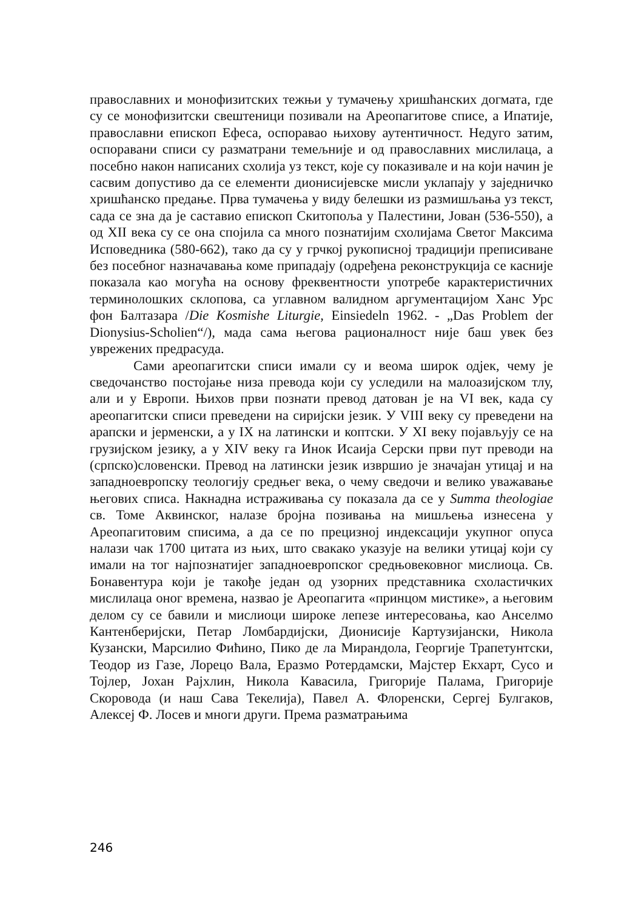православних и монофизитских тежњи у тумачењу хришћанских догмата, где су се монофизитски свештеници позивали на Ареопагитове списе, а Ипатије, православни епископ Ефеса, оспоравао њихову аутентичност. Недуго затим, оспоравани списи су разматрани темељније и од православних мислилаца, а посебно након написаних схолија уз текст, које су показивале и на који начин је сасвим допустиво да се елементи дионисијевске мисли уклапају у заједничко хришћанско предање. Прва тумачења у виду белешки из размишљања уз текст, сада се зна да је саставио епископ Скитопоља у Палестини, Јован (536-550), а од XII века су се она спојила са много познатијим схолијама Светог Максима Исповедника (580-662), тако да су у грчкој рукописној традицији преписиване без посебног назначавања коме припадају (одређена реконструкција се касније показала као могућа на основу фреквентности употребе карактеристичних терминолошких склопова, са углавном валидном аргументацијом Ханс Урс фон Балтазара /Die Kosmishe Liturgie, Einsiedeln 1962. - „Das Problem der Dionysius-Scholien“/), мада сама његова рационалност није баш увек без уврежених предрасуда.
Сами ареопагитски списи имали су и веома широк одјек, чему је сведочанство постојање низа превода који су уследили на малоазијском тлу, али и у Европи. Њихов први познати превод датован је на VI век, када су ареопагитски списи преведени на сиријски језик. У VIII веку су преведени на арапски и јерменски, а у IX на латински и коптски. У XI веку појављују се на грузијском језику, а у XIV веку га Инок Исаија Серски први пут преводи на (српско)словенски. Превод на латински језик извршио је значајан утицај и на западноевропску теологију средњег века, о чему сведочи и велико уважавање његових списа. Накнадна истраживања су показала да се у Summa theologiae св. Томе Аквинског, налазе бројна позивања на мишљења изнесена у Ареопагитовим списима, а да се по прецизној индексацији укупног опуса налази чак 1700 цитата из њих, што свакако указује на велики утицај који су имали на тог најпознатијег западноевропског средњовековног мислиоца. Св. Бонавентура који је такође један од узорних представника схоластичких мислилаца оног времена, назвао је Ареопагита «принцом мистике», а његовим делом су се бавили и мислиоци широке лепезе интересовања, као Анселмо Кантенберијски, Петар Ломбардијски, Дионисије Картузијански, Никола Кузански, Марсилио Фићино, Пико де ла Мирандола, Георгије Трапетунтски, Теодор из Газе, Лорецо Вала, Еразмо Ротердамски, Мајстер Екхарт, Сусо и Тојлер, Јохан Рајхлин, Никола Кавасила, Григорије Палама, Григорије Скоровода (и наш Сава Текелија), Павел А. Флоренски, Сергеј Булгаков, Алексеј Ф. Лосев и многи други. Према разматрањима
246